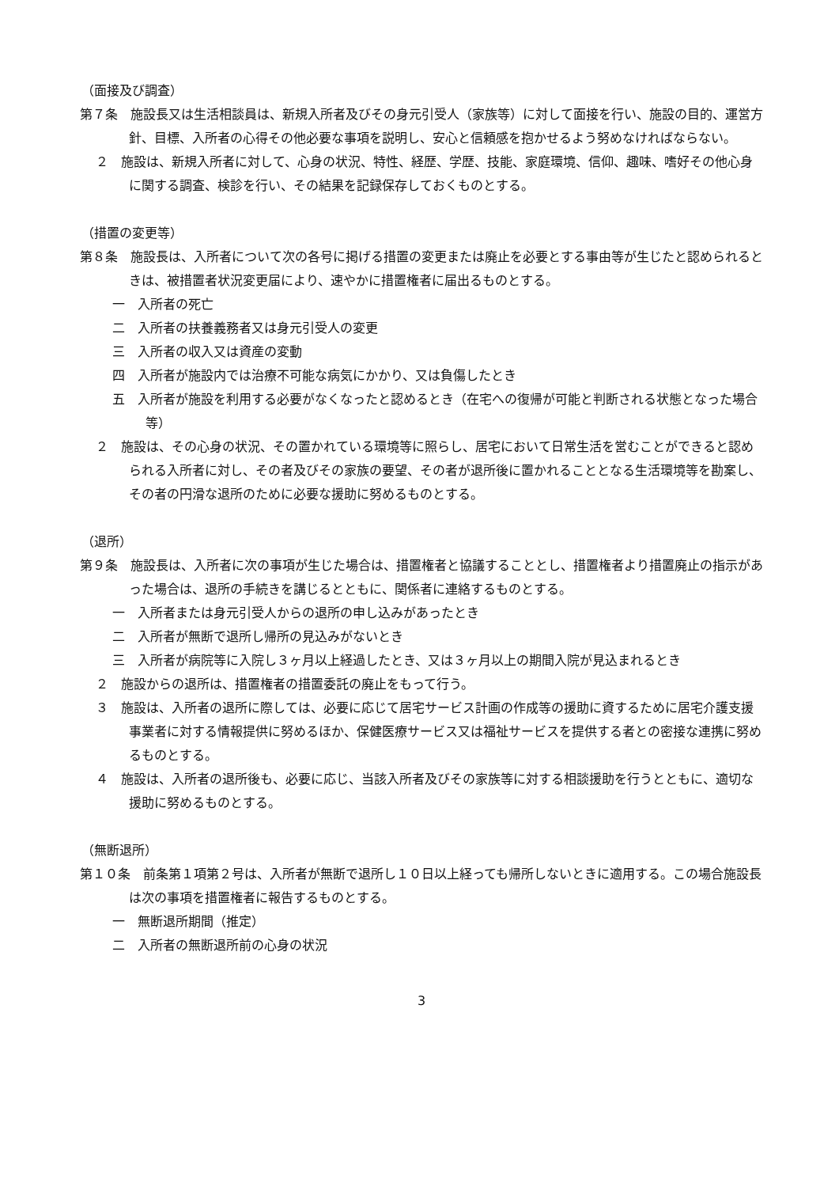（面接及び調査）
第７条　施設長又は生活相談員は、新規入所者及びその身元引受人（家族等）に対して面接を行い、施設の目的、運営方針、目標、入所者の心得その他必要な事項を説明し、安心と信頼感を抱かせるよう努めなければならない。
２　施設は、新規入所者に対して、心身の状況、特性、経歴、学歴、技能、家庭環境、信仰、趣味、嗜好その他心身に関する調査、検診を行い、その結果を記録保存しておくものとする。
（措置の変更等）
第８条　施設長は、入所者について次の各号に掲げる措置の変更または廃止を必要とする事由等が生じたと認められるときは、被措置者状況変更届により、速やかに措置権者に届出るものとする。
一　入所者の死亡
二　入所者の扶養義務者又は身元引受人の変更
三　入所者の収入又は資産の変動
四　入所者が施設内では治療不可能な病気にかかり、又は負傷したとき
五　入所者が施設を利用する必要がなくなったと認めるとき（在宅への復帰が可能と判断される状態となった場合等）
２　施設は、その心身の状況、その置かれている環境等に照らし、居宅において日常生活を営むことができると認められる入所者に対し、その者及びその家族の要望、その者が退所後に置かれることとなる生活環境等を勘案し、その者の円滑な退所のために必要な援助に努めるものとする。
（退所）
第９条　施設長は、入所者に次の事項が生じた場合は、措置権者と協議することとし、措置権者より措置廃止の指示があった場合は、退所の手続きを講じるとともに、関係者に連絡するものとする。
一　入所者または身元引受人からの退所の申し込みがあったとき
二　入所者が無断で退所し帰所の見込みがないとき
三　入所者が病院等に入院し３ヶ月以上経過したとき、又は３ヶ月以上の期間入院が見込まれるとき
２　施設からの退所は、措置権者の措置委託の廃止をもって行う。
３　施設は、入所者の退所に際しては、必要に応じて居宅サービス計画の作成等の援助に資するために居宅介護支援事業者に対する情報提供に努めるほか、保健医療サービス又は福祉サービスを提供する者との密接な連携に努めるものとする。
４　施設は、入所者の退所後も、必要に応じ、当該入所者及びその家族等に対する相談援助を行うとともに、適切な援助に努めるものとする。
（無断退所）
第１０条　前条第１項第２号は、入所者が無断で退所し１０日以上経っても帰所しないときに適用する。この場合施設長は次の事項を措置権者に報告するものとする。
一　無断退所期間（推定）
二　入所者の無断退所前の心身の状況
3